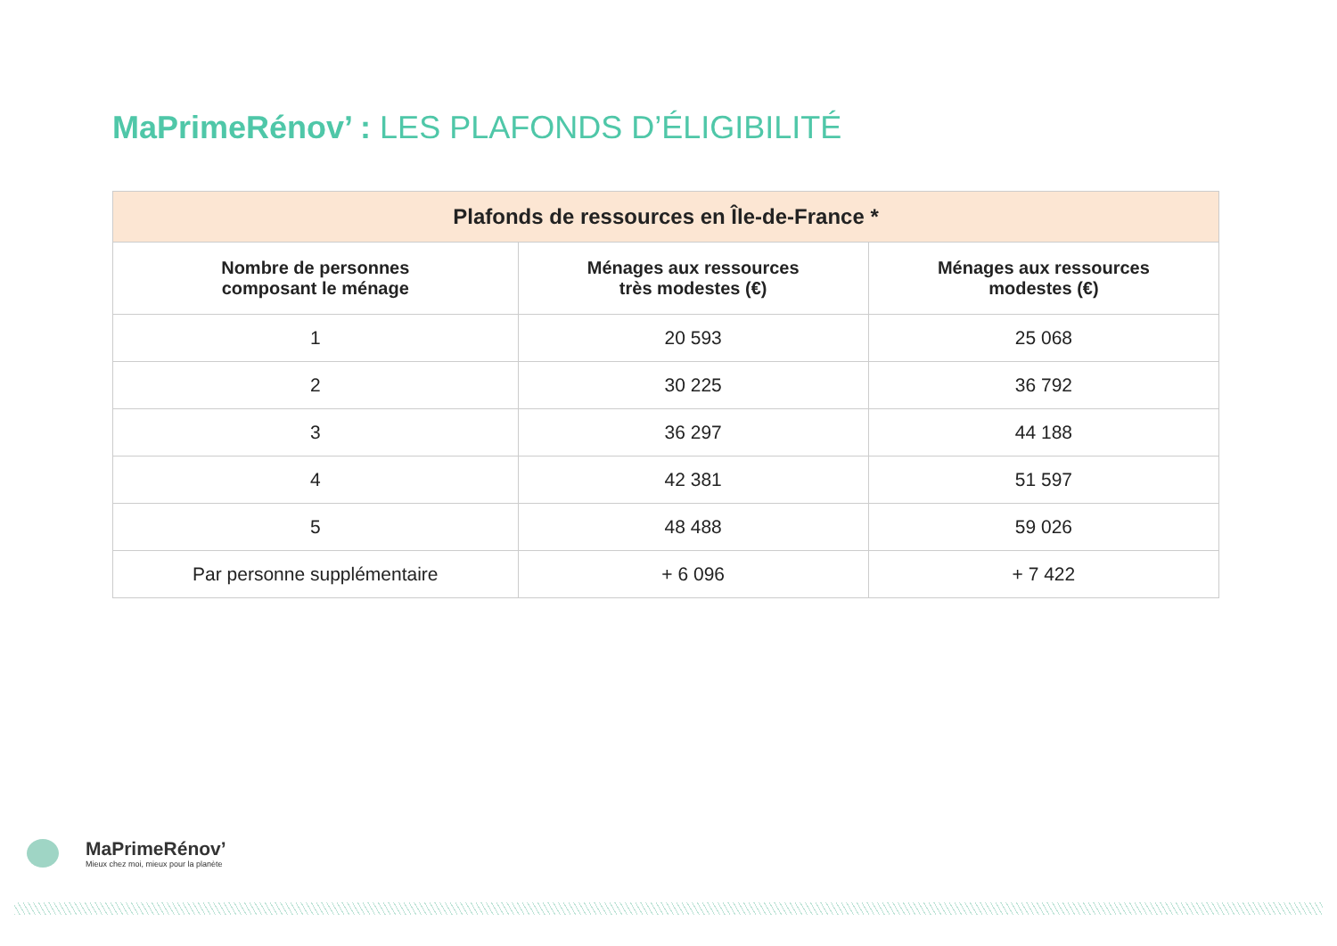MaPrimeRénov’ : LES PLAFONDS D’ÉLIGIBILITÉ
| Plafonds de ressources en Île-de-France * | | |
| --- | --- | --- |
| Nombre de personnes composant le ménage | Ménages aux ressources très modestes (€) | Ménages aux ressources modestes (€) |
| 1 | 20 593 | 25 068 |
| 2 | 30 225 | 36 792 |
| 3 | 36 297 | 44 188 |
| 4 | 42 381 | 51 597 |
| 5 | 48 488 | 59 026 |
| Par personne supplémentaire | + 6 096 | + 7 422 |
MaPrimeRénov’
Mieux chez moi, mieux pour la planète